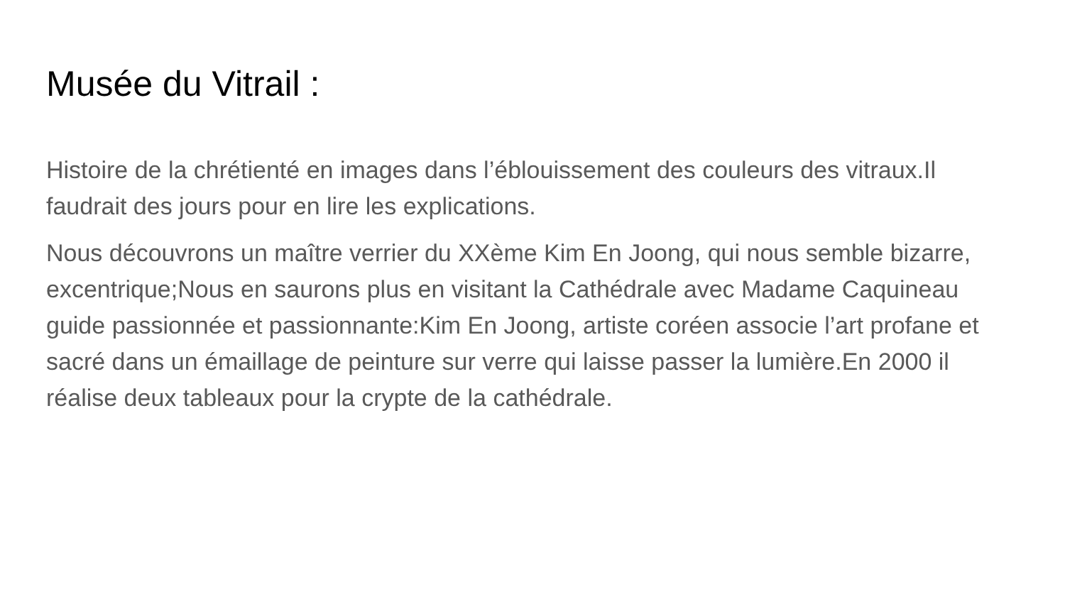Musée du Vitrail :
Histoire de la chrétienté en images dans l’éblouissement des couleurs des vitraux.Il faudrait des jours pour en lire les explications.
Nous découvrons un maître verrier du XXème Kim En Joong, qui nous semble bizarre, excentrique;Nous en saurons plus en visitant la Cathédrale avec Madame Caquineau guide passionnée et passionnante:Kim En Joong, artiste coréen associe l’art profane et sacré dans un émaillage de peinture sur verre qui laisse passer la lumière.En 2000 il réalise deux tableaux pour la crypte de la cathédrale.